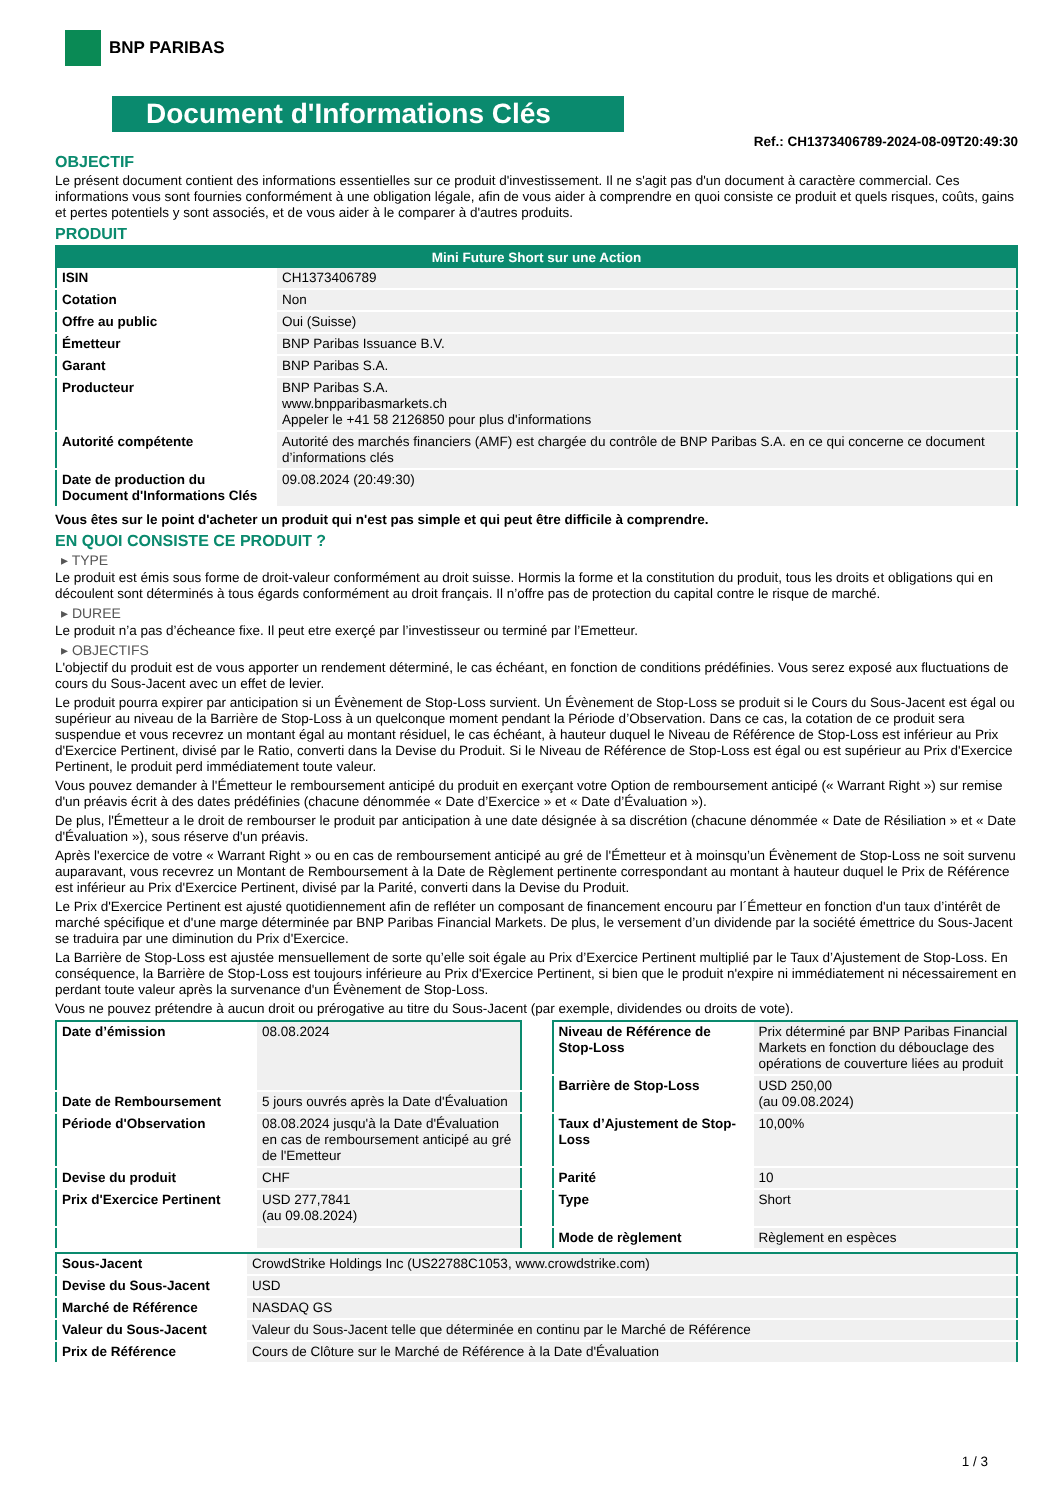BNP PARIBAS
Document d'Informations Clés
Ref.: CH1373406789-2024-08-09T20:49:30
OBJECTIF
Le présent document contient des informations essentielles sur ce produit d'investissement. Il ne s'agit pas d'un document à caractère commercial. Ces informations vous sont fournies conformément à une obligation légale, afin de vous aider à comprendre en quoi consiste ce produit et quels risques, coûts, gains et pertes potentiels y sont associés, et de vous aider à le comparer à d'autres produits.
PRODUIT
| Mini Future Short sur une Action | |
| --- | --- |
| ISIN | CH1373406789 |
| Cotation | Non |
| Offre au public | Oui (Suisse) |
| Émetteur | BNP Paribas Issuance B.V. |
| Garant | BNP Paribas S.A. |
| Producteur | BNP Paribas S.A. www.bnpparibasmarkets.ch Appeler le +41 58 2126850 pour plus d'informations |
| Autorité compétente | Autorité des marchés financiers (AMF) est chargée du contrôle de BNP Paribas S.A. en ce qui concerne ce document d’informations clés |
| Date de production du Document d'Informations Clés | 09.08.2024 (20:49:30) |
Vous êtes sur le point d'acheter un produit qui n'est pas simple et qui peut être difficile à comprendre.
EN QUOI CONSISTE CE PRODUIT ?
▸ TYPE
Le produit est émis sous forme de droit-valeur conformément au droit suisse. Hormis la forme et la constitution du produit, tous les droits et obligations qui en découlent sont déterminés à tous égards conformément au droit français. Il n’offre pas de protection du capital contre le risque de marché.
▸ DUREE
Le produit n’a pas d’écheance fixe. Il peut etre exerçé par l’investisseur ou terminé par l’Emetteur.
▸ OBJECTIFS
L'objectif du produit est de vous apporter un rendement déterminé, le cas échéant, en fonction de conditions prédéfinies. Vous serez exposé aux fluctuations de cours du Sous-Jacent avec un effet de levier.
Le produit pourra expirer par anticipation si un Évènement de Stop-Loss survient. Un Évènement de Stop-Loss se produit si le Cours du Sous-Jacent est égal ou supérieur au niveau de la Barrière de Stop-Loss à un quelconque moment pendant la Période d’Observation. Dans ce cas, la cotation de ce produit sera suspendue et vous recevrez un montant égal au montant résiduel, le cas échéant, à hauteur duquel le Niveau de Référence de Stop-Loss est inférieur au Prix d'Exercice Pertinent, divisé par le Ratio, converti dans la Devise du Produit. Si le Niveau de Référence de Stop-Loss est égal ou est supérieur au Prix d'Exercice Pertinent, le produit perd immédiatement toute valeur.
Vous pouvez demander à l'Émetteur le remboursement anticipé du produit en exerçant votre Option de remboursement anticipé (« Warrant Right ») sur remise d'un préavis écrit à des dates prédéfinies (chacune dénommée « Date d’Exercice » et « Date d’Évaluation »).
De plus, l'Émetteur a le droit de rembourser le produit par anticipation à une date désignée à sa discrétion (chacune dénommée « Date de Résiliation » et « Date d'Évaluation »), sous réserve d'un préavis.
Après l'exercice de votre « Warrant Right » ou en cas de remboursement anticipé au gré de l'Émetteur et à moinsqu’un Évènement de Stop-Loss ne soit survenu auparavant, vous recevrez un Montant de Remboursement à la Date de Règlement pertinente correspondant au montant à hauteur duquel le Prix de Référence est inférieur au Prix d'Exercice Pertinent, divisé par la Parité, converti dans la Devise du Produit.
Le Prix d'Exercice Pertinent est ajusté quotidiennement afin de refléter un composant de financement encouru par l´Émetteur en fonction d'un taux d’intérêt de marché spécifique et d'une marge déterminée par BNP Paribas Financial Markets. De plus, le versement d’un dividende par la société émettrice du Sous-Jacent se traduira par une diminution du Prix d'Exercice.
La Barrière de Stop-Loss est ajustée mensuellement de sorte qu’elle soit égale au Prix d’Exercice Pertinent multiplié par le Taux d’Ajustement de Stop-Loss. En conséquence, la Barrière de Stop-Loss est toujours inférieure au Prix d'Exercice Pertinent, si bien que le produit n'expire ni immédiatement ni nécessairement en perdant toute valeur après la survenance d'un Évènement de Stop-Loss.
Vous ne pouvez prétendre à aucun droit ou prérogative au titre du Sous-Jacent (par exemple, dividendes ou droits de vote).
| Date d’émission | 08.08.2024 |
| Date de Remboursement | 5 jours ouvrés après la Date d'Évaluation |
| Période d'Observation | 08.08.2024 jusqu'à la Date d'Évaluation en cas de remboursement anticipé au gré de l'Emetteur |
| Devise du produit | CHF |
| Prix d'Exercice Pertinent | USD 277,7841 (au 09.08.2024) |
| Niveau de Référence de Stop-Loss | Prix déterminé par BNP Paribas Financial Markets en fonction du débouclage des opérations de couverture liées au produit |
| Barrière de Stop-Loss | USD 250,00 (au 09.08.2024) |
| Taux d’Ajustement de Stop-Loss | 10,00% |
| Parité | 10 |
| Type | Short |
| Mode de règlement | Règlement en espèces |
| Sous-Jacent | CrowdStrike Holdings Inc (US22788C1053, www.crowdstrike.com) |
| Devise du Sous-Jacent | USD |
| Marché de Référence | NASDAQ GS |
| Valeur du Sous-Jacent | Valeur du Sous-Jacent telle que déterminée en continu par le Marché de Référence |
| Prix de Référence | Cours de Clôture sur le Marché de Référence à la Date d'Évaluation |
1 / 3